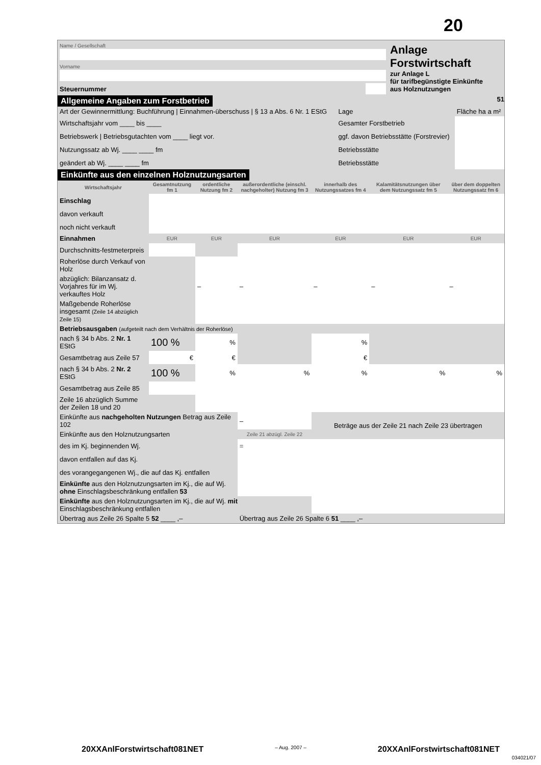20
| Name / Gesellschaft | | Anlage Forstwirtschaft zur Anlage L für tarifbegünstigte Einkünfte aus Holznutzungen |
| Vorname | | |
| Steuernummer | | |
Allgemeine Angaben zum Forstbetrieb 51
| Art der Gewinnermittlung: Buchführung / Einnahmen-überschuss / § 13 a Abs. 6 Nr. 1 EStG | Lage | Fläche ha a m² |
| Wirtschaftsjahr vom ____ bis ____ | Gesamter Forstbetrieb | |
| Betriebswerk / Betriebsgutachten vom ____ liegt vor. | ggf. davon Betriebsstätte (Forstrevier) | |
| Nutzungssatz ab Wj. ____ ____ fm | Betriebsstätte | |
| geändert ab Wj. ____ ____ fm | Betriebsstätte | |
Einkünfte aus den einzelnen Holznutzungsarten
| Wirtschaftsjahr | Gesamtnutzung fm 1 | ordentliche Nutzung fm 2 | außerordentliche (einschl. nachgeholter) Nutzung fm 3 | innerhalb des Nutzungssatzes fm 4 | Kalamitätsnutzungen über dem Nutzungssatz fm 5 | über dem doppelten Nutzungssatz fm 6 |
| --- | --- | --- | --- | --- | --- | --- |
| Einschlag | | | | | | |
| davon verkauft | | | | | | |
| noch nicht verkauft | | | | | | |
| Einnahmen | EUR | EUR | EUR | EUR | EUR | EUR |
| Durchschnitts-festmeterpreis | | | | | | |
| Roherlöse durch Verkauf von Holz | | | | | | |
| abzüglich: Bilanzansatz d. Vorjahres für im Wj. verkauftes Holz | | – | – | – | – | – |
| Maßgebende Roherlöse insgesamt (Zeile 14 abzüglich Zeile 15) | | | | | | |
| Betriebsausgaben (aufgeteilt nach dem Verhältnis der Roherlöse) | | | | | | |
| nach § 34 b Abs. 2 Nr. 1 EStG | 100 % | % | | % | | |
| Gesamtbetrag aus Zeile 57 | € | € | | € | | |
| nach § 34 b Abs. 2 Nr. 2 EStG | 100 % | % | % | % | % | % |
| Gesamtbetrag aus Zeile 85 | | | | | | |
| Zeile 16 abzüglich Summe der Zeilen 18 und 20 | | | | | | |
| Einkünfte aus nachgeholten Nutzungen Betrag aus Zeile 102 | | | – | Beträge aus der Zeile 21 nach Zeile 23 übertragen | | |
| Einkünfte aus den Holznutzungsarten | | | Zeile 21 abzügl. Zeile 22 | | | |
| des im Kj. beginnenden Wj. | | | = | | | |
| davon entfallen auf das Kj. | | | | | | |
| des vorangegangenen Wj., die auf das Kj. entfallen | | | | | | |
| Einkünfte aus den Holznutzungsarten im Kj., die auf Wj. ohne Einschlagsbeschränkung entfallen 53 | | | | | | |
| Einkünfte aus den Holznutzungsarten im Kj., die auf Wj. mit Einschlagsbeschränkung entfallen | | | | | | |
| Übertrag aus Zeile 26 Spalte 5 52 ____ ,– | | | Übertrag aus Zeile 26 Spalte 6 51 ____ ,– | | | |
20XXAnlForstwirtschaft081NET – Aug. 2007 – 20XXAnlForstwirtschaft081NET
034021/07